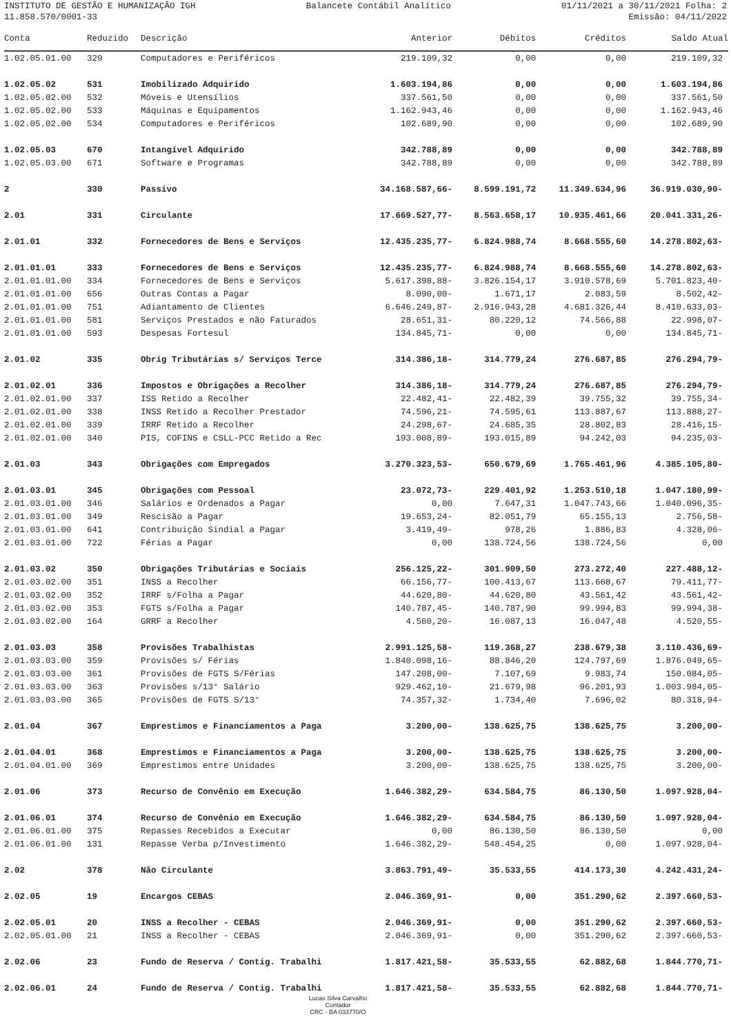INSTITUTO DE GESTÃO E HUMANIZAÇÃO IGH Balancete Contábil Analítico 01/11/2021 a 30/11/2021 Folha: 2
11.858.570/0001-33 Emissão: 04/11/2022
| Conta | Reduzido | Descrição | Anterior | Débitos | Créditos | Saldo Atual |
| --- | --- | --- | --- | --- | --- | --- |
| 1.02.05.01.00 | 329 | Computadores e Periféricos | 219.109,32 | 0,00 | 0,00 | 219.109,32 |
| 1.02.05.02 | 531 | Imobilizado Adquirido | 1.603.194,86 | 0,00 | 0,00 | 1.603.194,86 |
| 1.02.05.02.00 | 532 | Móveis e Utensílios | 337.561,50 | 0,00 | 0,00 | 337.561,50 |
| 1.02.05.02.00 | 533 | Máquinas e Equipamentos | 1.162.943,46 | 0,00 | 0,00 | 1.162.943,46 |
| 1.02.05.02.00 | 534 | Computadores e Periféricos | 102.689,90 | 0,00 | 0,00 | 102.689,90 |
| 1.02.05.03 | 670 | Intangível Adquirido | 342.788,89 | 0,00 | 0,00 | 342.788,89 |
| 1.02.05.03.00 | 671 | Software e Programas | 342.788,89 | 0,00 | 0,00 | 342.788,89 |
| 2 | 330 | Passivo | 34.168.587,66- | 8.599.191,72 | 11.349.634,96 | 36.919.030,90- |
| 2.01 | 331 | Circulante | 17.669.527,77- | 8.563.658,17 | 10.935.461,66 | 20.041.331,26- |
| 2.01.01 | 332 | Fornecedores de Bens e Serviços | 12.435.235,77- | 6.824.988,74 | 8.668.555,60 | 14.278.802,63- |
| 2.01.01.01 | 333 | Fornecedores de Bens e Serviços | 12.435.235,77- | 6.824.988,74 | 8.668.555,60 | 14.278.802,63- |
| 2.01.01.01.00 | 334 | Fornecedores de Bens e Serviços | 5.617.398,88- | 3.826.154,17 | 3.910.578,69 | 5.701.823,40- |
| 2.01.01.01.00 | 656 | Outras Contas a Pagar | 8.090,00- | 1.671,17 | 2.083,59 | 8.502,42- |
| 2.01.01.01.00 | 751 | Adiantamento de Clientes | 6.646.249,87- | 2.916.943,28 | 4.681.326,44 | 8.410.633,03- |
| 2.01.01.01.00 | 581 | Serviços Prestados e não Faturados | 28.651,31- | 80.220,12 | 74.566,88 | 22.998,07- |
| 2.01.01.01.00 | 593 | Despesas Fortesul | 134.845,71- | 0,00 | 0,00 | 134.845,71- |
| 2.01.02 | 335 | Obrig Tributárias s/ Serviços Terce | 314.386,18- | 314.779,24 | 276.687,85 | 276.294,79- |
| 2.01.02.01 | 336 | Impostos e Obrigações a Recolher | 314.386,18- | 314.779,24 | 276.687,85 | 276.294,79- |
| 2.01.02.01.00 | 337 | ISS Retido a Recolher | 22.482,41- | 22.482,39 | 39.755,32 | 39.755,34- |
| 2.01.02.01.00 | 338 | INSS Retido a Recolher Prestador | 74.596,21- | 74.595,61 | 113.887,67 | 113.888,27- |
| 2.01.02.01.00 | 339 | IRRF Retido a Recolher | 24.298,67- | 24.685,35 | 28.802,83 | 28.416,15- |
| 2.01.02.01.00 | 340 | PIS, COFINS e CSLL-PCC Retido a Rec | 193.008,89- | 193.015,89 | 94.242,03 | 94.235,03- |
| 2.01.03 | 343 | Obrigações com Empregados | 3.270.323,53- | 650.679,69 | 1.765.461,96 | 4.385.105,80- |
| 2.01.03.01 | 345 | Obrigações com Pessoal | 23.072,73- | 229.401,92 | 1.253.510,18 | 1.047.180,99- |
| 2.01.03.01.00 | 346 | Salários e Ordenados a Pagar | 0,00 | 7.647,31 | 1.047.743,66 | 1.040.096,35- |
| 2.01.03.01.00 | 349 | Rescisão a Pagar | 19.653,24- | 82.051,79 | 65.155,13 | 2.756,58- |
| 2.01.03.01.00 | 641 | Contribuição Sindial a Pagar | 3.419,49- | 978,26 | 1.886,83 | 4.328,06- |
| 2.01.03.01.00 | 722 | Férias a Pagar | 0,00 | 138.724,56 | 138.724,56 | 0,00 |
| 2.01.03.02 | 350 | Obrigações Tributárias e Sociais | 256.125,22- | 301.909,50 | 273.272,40 | 227.488,12- |
| 2.01.03.02.00 | 351 | INSS a Recolher | 66.156,77- | 100.413,67 | 113.668,67 | 79.411,77- |
| 2.01.03.02.00 | 352 | IRRF s/Folha a Pagar | 44.620,80- | 44.620,80 | 43.561,42 | 43.561,42- |
| 2.01.03.02.00 | 353 | FGTS s/Folha a Pagar | 140.787,45- | 140.787,90 | 99.994,83 | 99.994,38- |
| 2.01.03.02.00 | 164 | GRRF a Recolher | 4.560,20- | 16.087,13 | 16.047,48 | 4.520,55- |
| 2.01.03.03 | 358 | Provisões Trabalhistas | 2.991.125,58- | 119.368,27 | 238.679,38 | 3.110.436,69- |
| 2.01.03.03.00 | 359 | Provisões s/ Férias | 1.840.098,16- | 88.846,20 | 124.797,69 | 1.876.049,65- |
| 2.01.03.03.00 | 361 | Provisões de FGTS S/Férias | 147.208,00- | 7.107,69 | 9.983,74 | 150.084,05- |
| 2.01.03.03.00 | 363 | Provisões s/13° Salário | 929.462,10- | 21.679,98 | 96.201,93 | 1.003.984,05- |
| 2.01.03.03.00 | 365 | Provisões de FGTS S/13° | 74.357,32- | 1.734,40 | 7.696,02 | 80.318,94- |
| 2.01.04 | 367 | Emprestimos e Financiamentos a Paga | 3.200,00- | 138.625,75 | 138.625,75 | 3.200,00- |
| 2.01.04.01 | 368 | Emprestimos e Financiamentos a Paga | 3.200,00- | 138.625,75 | 138.625,75 | 3.200,00- |
| 2.01.04.01.00 | 369 | Emprestimos entre Unidades | 3.200,00- | 138.625,75 | 138.625,75 | 3.200,00- |
| 2.01.06 | 373 | Recurso de Convênio em Execução | 1.646.382,29- | 634.584,75 | 86.130,50 | 1.097.928,04- |
| 2.01.06.01 | 374 | Recurso de Convênio em Execução | 1.646.382,29- | 634.584,75 | 86.130,50 | 1.097.928,04- |
| 2.01.06.01.00 | 375 | Repasses Recebidos a Executar | 0,00 | 86.130,50 | 86.130,50 | 0,00 |
| 2.01.06.01.00 | 131 | Repasse Verba p/Investimento | 1.646.382,29- | 548.454,25 | 0,00 | 1.097.928,04- |
| 2.02 | 378 | Não Circulante | 3.863.791,49- | 35.533,55 | 414.173,30 | 4.242.431,24- |
| 2.02.05 | 19 | Encargos CEBAS | 2.046.369,91- | 0,00 | 351.290,62 | 2.397.660,53- |
| 2.02.05.01 | 20 | INSS a Recolher - CEBAS | 2.046.369,91- | 0,00 | 351.290,62 | 2.397.660,53- |
| 2.02.05.01.00 | 21 | INSS a Recolher - CEBAS | 2.046.369,91- | 0,00 | 351.290,62 | 2.397.660,53- |
| 2.02.06 | 23 | Fundo de Reserva / Contig. Trabalhi | 1.817.421,58- | 35.533,55 | 62.882,68 | 1.844.770,71- |
| 2.02.06.01 | 24 | Fundo de Reserva / Contig. Trabalhi | 1.817.421,58- | 35.533,55 | 62.882,68 | 1.844.770,71- |
Lucas Silva Carvalho
Contador
CRC - BA 033770/O